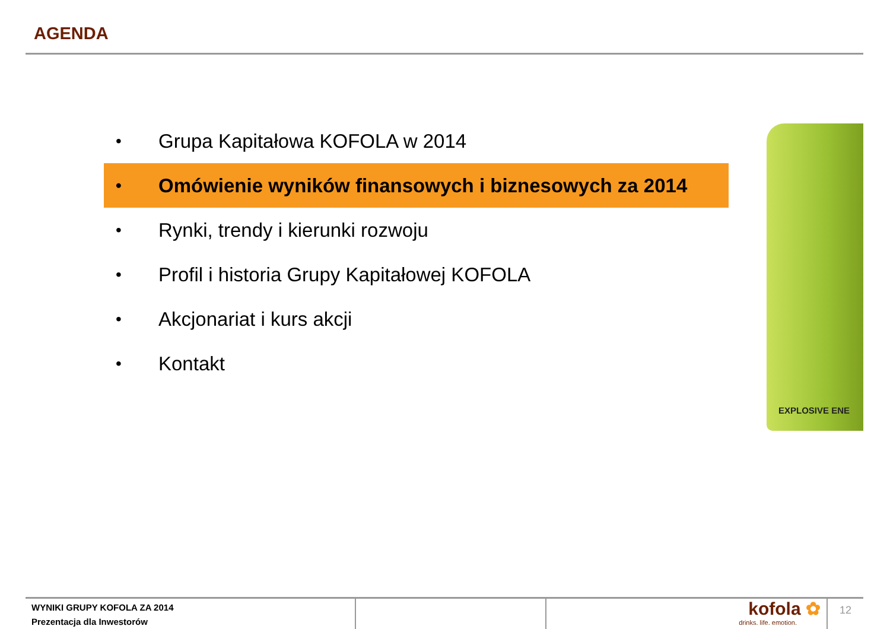AGENDA
• Grupa Kapitałowa KOFOLA w 2014
• Omówienie wyników finansowych i biznesowych za 2014
• Rynki, trendy i kierunki rozwoju
• Profil i historia Grupy Kapitałowej KOFOLA
• Akcjonariat i kurs akcji
• Kontakt
EXPLOSIVE ENE
WYNIKI GRUPY KOFOLA ZA 2014
Prezentacja dla Inwestorów
kofola ✿
drinks. life. emotion.
12